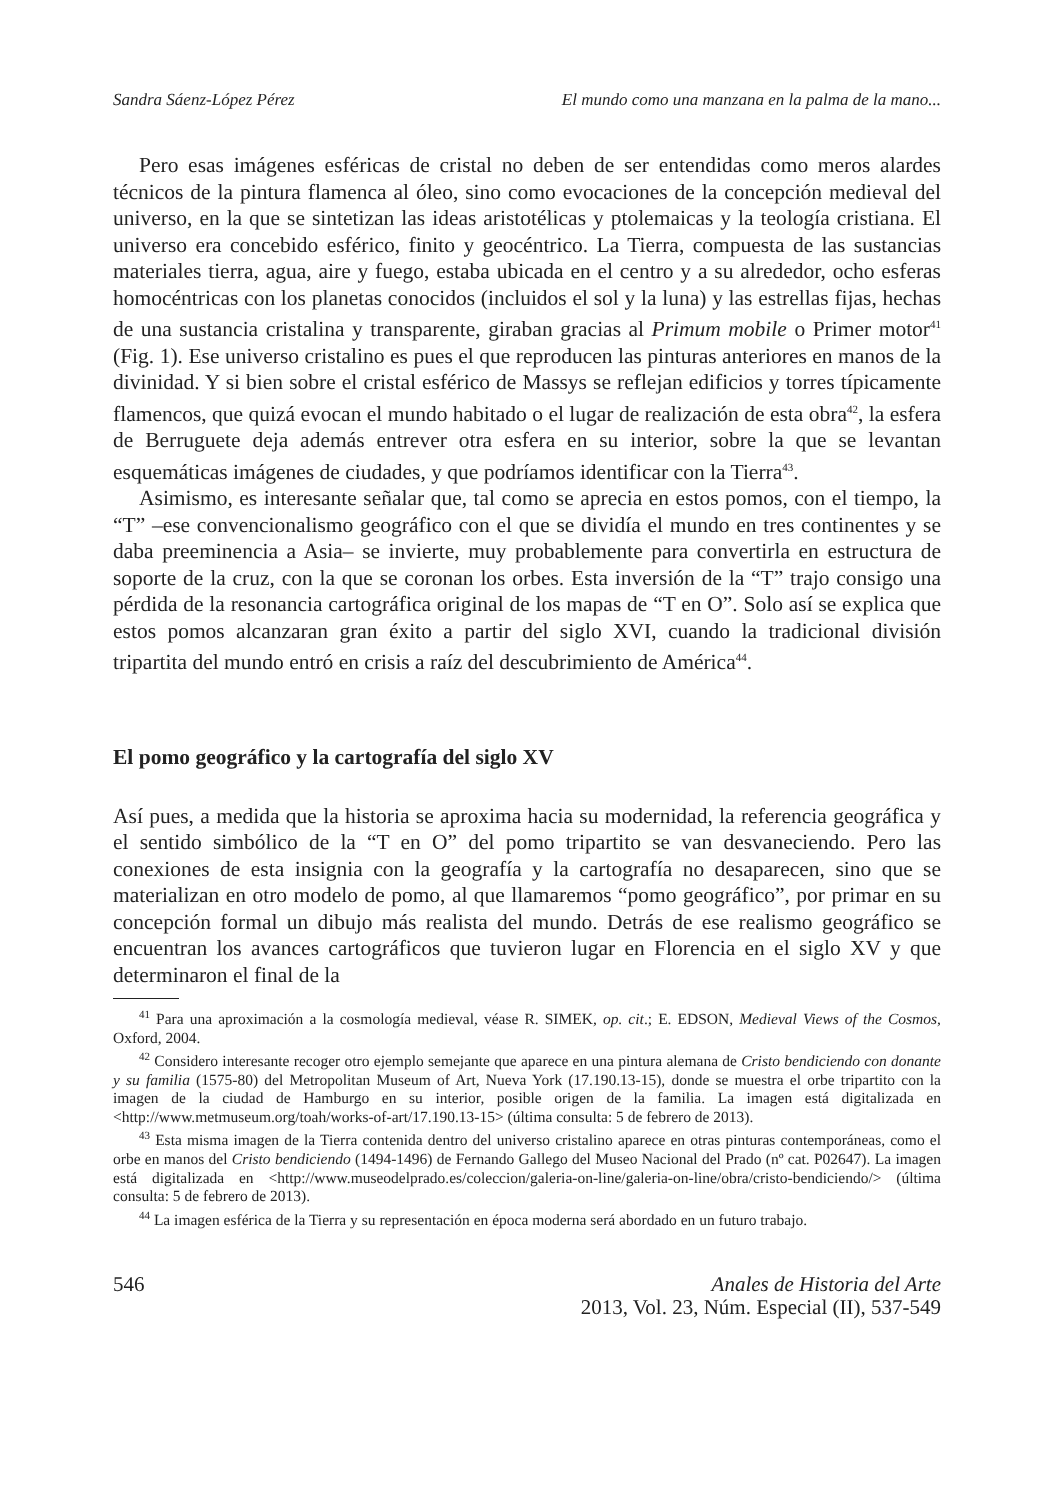Sandra Sáenz-López Pérez El mundo como una manzana en la palma de la mano...
Pero esas imágenes esféricas de cristal no deben de ser entendidas como meros alardes técnicos de la pintura flamenca al óleo, sino como evocaciones de la concepción medieval del universo, en la que se sintetizan las ideas aristotélicas y ptolemaicas y la teología cristiana. El universo era concebido esférico, finito y geocéntrico. La Tierra, compuesta de las sustancias materiales tierra, agua, aire y fuego, estaba ubicada en el centro y a su alrededor, ocho esferas homocéntricas con los planetas conocidos (incluidos el sol y la luna) y las estrellas fijas, hechas de una sustancia cristalina y transparente, giraban gracias al Primum mobile o Primer motor<sup>41</sup> (Fig. 1). Ese universo cristalino es pues el que reproducen las pinturas anteriores en manos de la divinidad. Y si bien sobre el cristal esférico de Massys se reflejan edificios y torres típicamente flamencos, que quizá evocan el mundo habitado o el lugar de realización de esta obra<sup>42</sup>, la esfera de Berruguete deja además entrever otra esfera en su interior, sobre la que se levantan esquemáticas imágenes de ciudades, y que podríamos identificar con la Tierra<sup>43</sup>.
Asimismo, es interesante señalar que, tal como se aprecia en estos pomos, con el tiempo, la “T” –ese convencionalismo geográfico con el que se dividía el mundo en tres continentes y se daba preeminencia a Asia– se invierte, muy probablemente para convertirla en estructura de soporte de la cruz, con la que se coronan los orbes. Esta inversión de la “T” trajo consigo una pérdida de la resonancia cartográfica original de los mapas de “T en O”. Solo así se explica que estos pomos alcanzaran gran éxito a partir del siglo XVI, cuando la tradicional división tripartita del mundo entró en crisis a raíz del descubrimiento de América<sup>44</sup>.
El pomo geográfico y la cartografía del siglo XV
Así pues, a medida que la historia se aproxima hacia su modernidad, la referencia geográfica y el sentido simbólico de la “T en O” del pomo tripartito se van desvaneciendo. Pero las conexiones de esta insignia con la geografía y la cartografía no desaparecen, sino que se materializan en otro modelo de pomo, al que llamaremos “pomo geográfico”, por primar en su concepción formal un dibujo más realista del mundo. Detrás de ese realismo geográfico se encuentran los avances cartográficos que tuvieron lugar en Florencia en el siglo XV y que determinaron el final de la
<sup>41</sup> Para una aproximación a la cosmología medieval, véase R. SIMEK, op. cit.; E. EDSON, Medieval Views of the Cosmos, Oxford, 2004.
<sup>42</sup> Considero interesante recoger otro ejemplo semejante que aparece en una pintura alemana de Cristo bendiciendo con donante y su familia (1575-80) del Metropolitan Museum of Art, Nueva York (17.190.13-15), donde se muestra el orbe tripartito con la imagen de la ciudad de Hamburgo en su interior, posible origen de la familia. La imagen está digitalizada en <http://www.metmuseum.org/toah/works-of-art/17.190.13-15> (última consulta: 5 de febrero de 2013).
<sup>43</sup> Esta misma imagen de la Tierra contenida dentro del universo cristalino aparece en otras pinturas contemporáneas, como el orbe en manos del Cristo bendiciendo (1494-1496) de Fernando Gallego del Museo Nacional del Prado (nº cat. P02647). La imagen está digitalizada en <http://www.museodelprado.es/coleccion/galeria-on-line/galeria-on-line/obra/cristo-bendiciendo/> (última consulta: 5 de febrero de 2013).
<sup>44</sup> La imagen esférica de la Tierra y su representación en época moderna será abordado en un futuro trabajo.
546 Anales de Historia del Arte
2013, Vol. 23, Núm. Especial (II), 537-549